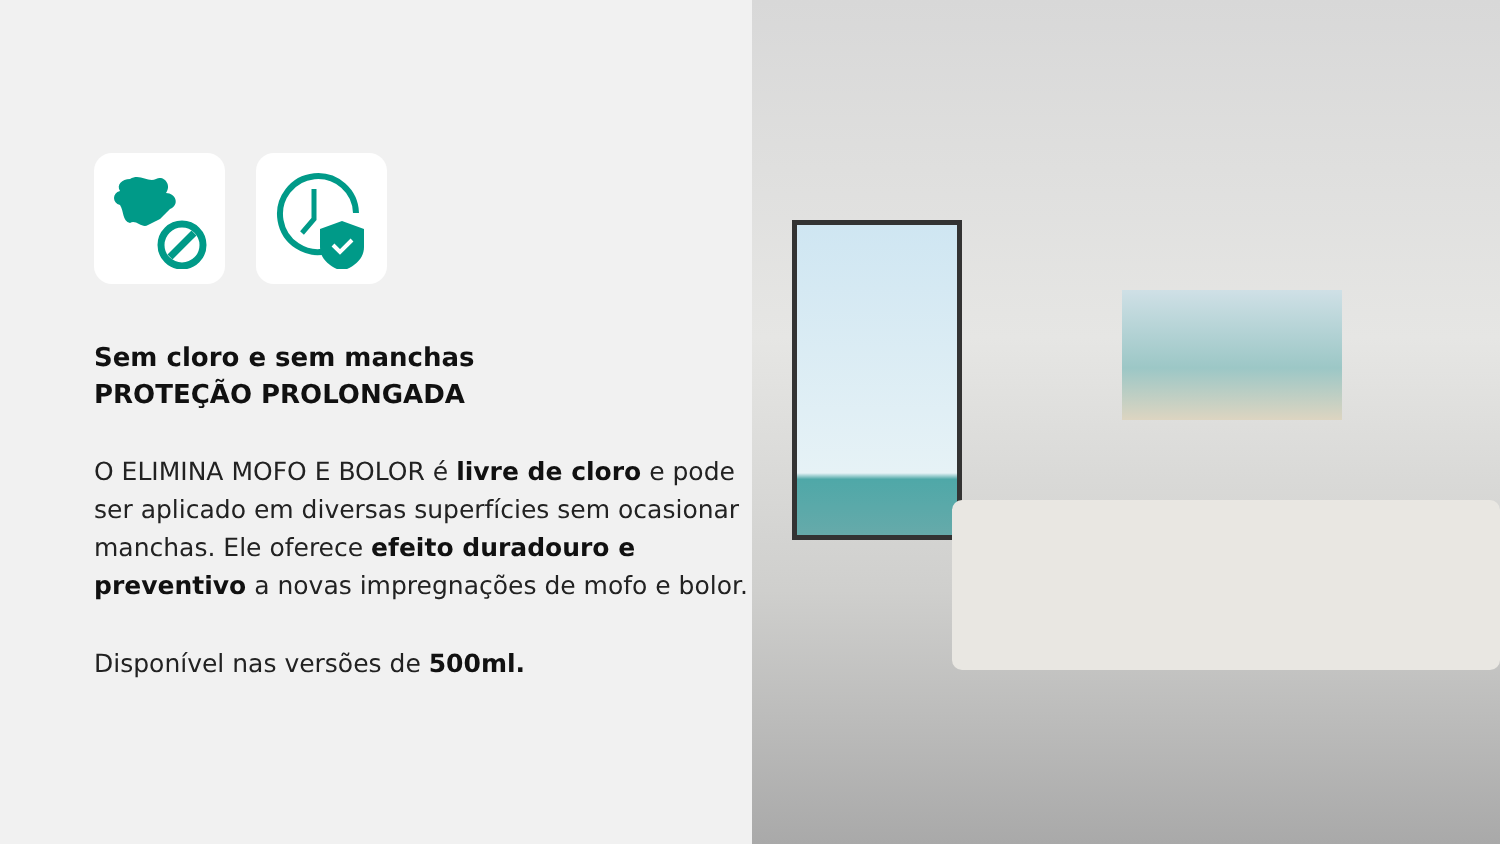Sem cloro e sem manchas
PROTEÇÃO PROLONGADA
O ELIMINA MOFO E BOLOR é livre de cloro e pode ser aplicado em diversas superfícies sem ocasionar manchas. Ele oferece efeito duradouro e preventivo a novas impregnações de mofo e bolor.
Disponível nas versões de 500ml.